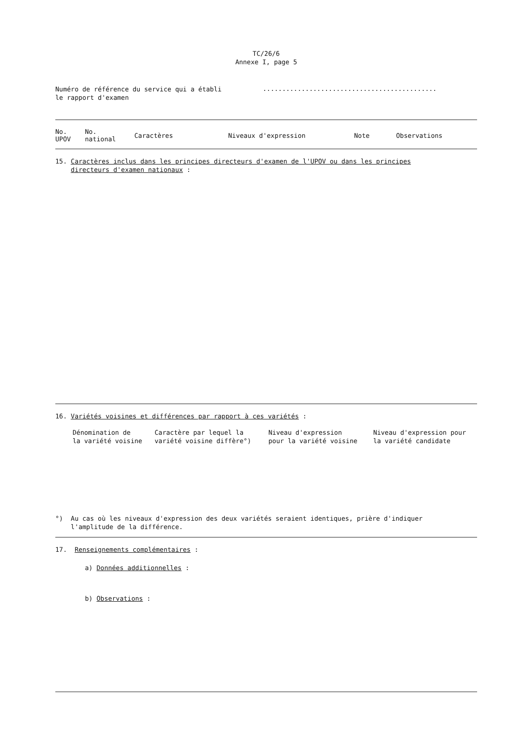TC/26/6
Annexe I, page 5
| Numéro de référence du service qui a établi le rapport d'examen | ............................................. |
| No. UPOV | No. national | Caractères | Niveaux d'expression | Note | Observations |
| --- | --- | --- | --- | --- | --- |
15. Caractères inclus dans les principes directeurs d'examen de l'UPOV ou dans les principes
directeurs d'examen nationaux :
16. Variétés voisines et différences par rapport à ces variétés :
| Dénomination de la variété voisine | Caractère par lequel la variété voisine diffère°) | Niveau d'expression pour la variété voisine | Niveau d'expression pour la variété candidate |
°) Au cas où les niveaux d'expression des deux variétés seraient identiques, prière d'indiquer
l'amplitude de la différence.
17. Renseignements complémentaires :
a) Données additionnelles :
b) Observations :